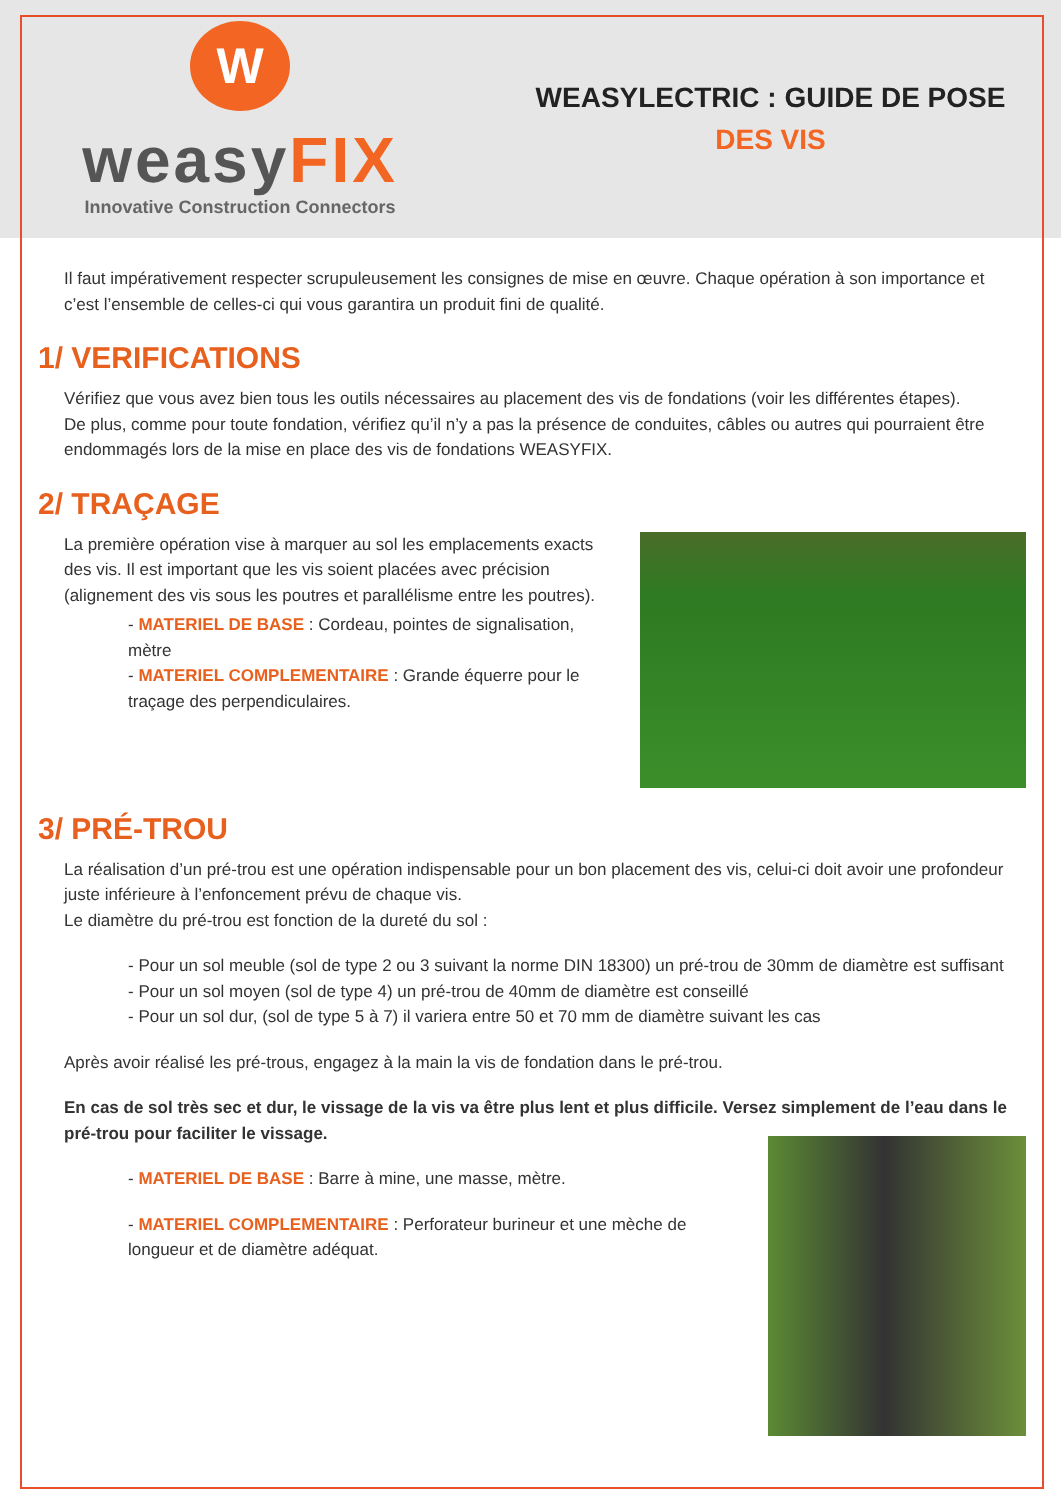W
weasyFIX
Innovative Construction Connectors
WEASYLECTRIC : GUIDE DE POSE
DES VIS
Il faut impérativement respecter scrupuleusement les consignes de mise en œuvre. Chaque opération à son importance et c’est l’ensemble de celles-ci qui vous garantira un produit fini de qualité.
1/ VERIFICATIONS
Vérifiez que vous avez bien tous les outils nécessaires au placement des vis de fondations (voir les différentes étapes).
De plus, comme pour toute fondation, vérifiez qu’il n’y a pas la présence de conduites, câbles ou autres qui pourraient être endommagés lors de la mise en place des vis de fondations WEASYFIX.
2/ TRAÇAGE
La première opération vise à marquer au sol les emplacements exacts des vis. Il est important que les vis soient placées avec précision (alignement des vis sous les poutres et parallélisme entre les poutres).
- MATERIEL DE BASE : Cordeau, pointes de signalisation, mètre
- MATERIEL COMPLEMENTAIRE : Grande équerre pour le traçage des perpendiculaires.
3/ PRÉ-TROU
La réalisation d’un pré-trou est une opération indispensable pour un bon placement des vis, celui-ci doit avoir une profondeur juste inférieure à l’enfoncement prévu de chaque vis.
Le diamètre du pré-trou est fonction de la dureté du sol :
- Pour un sol meuble (sol de type 2 ou 3 suivant la norme DIN 18300) un pré-trou de 30mm de diamètre est suffisant
- Pour un sol moyen (sol de type 4) un pré-trou de 40mm de diamètre est conseillé
- Pour un sol dur, (sol de type 5 à 7) il variera entre 50 et 70 mm de diamètre suivant les cas
Après avoir réalisé les pré-trous, engagez à la main la vis de fondation dans le pré-trou.
En cas de sol très sec et dur, le vissage de la vis va être plus lent et plus difficile. Versez simplement de l’eau dans le pré-trou pour faciliter le vissage.
- MATERIEL DE BASE : Barre à mine, une masse, mètre.
- MATERIEL COMPLEMENTAIRE : Perforateur burineur et une mèche de longueur et de diamètre adéquat.